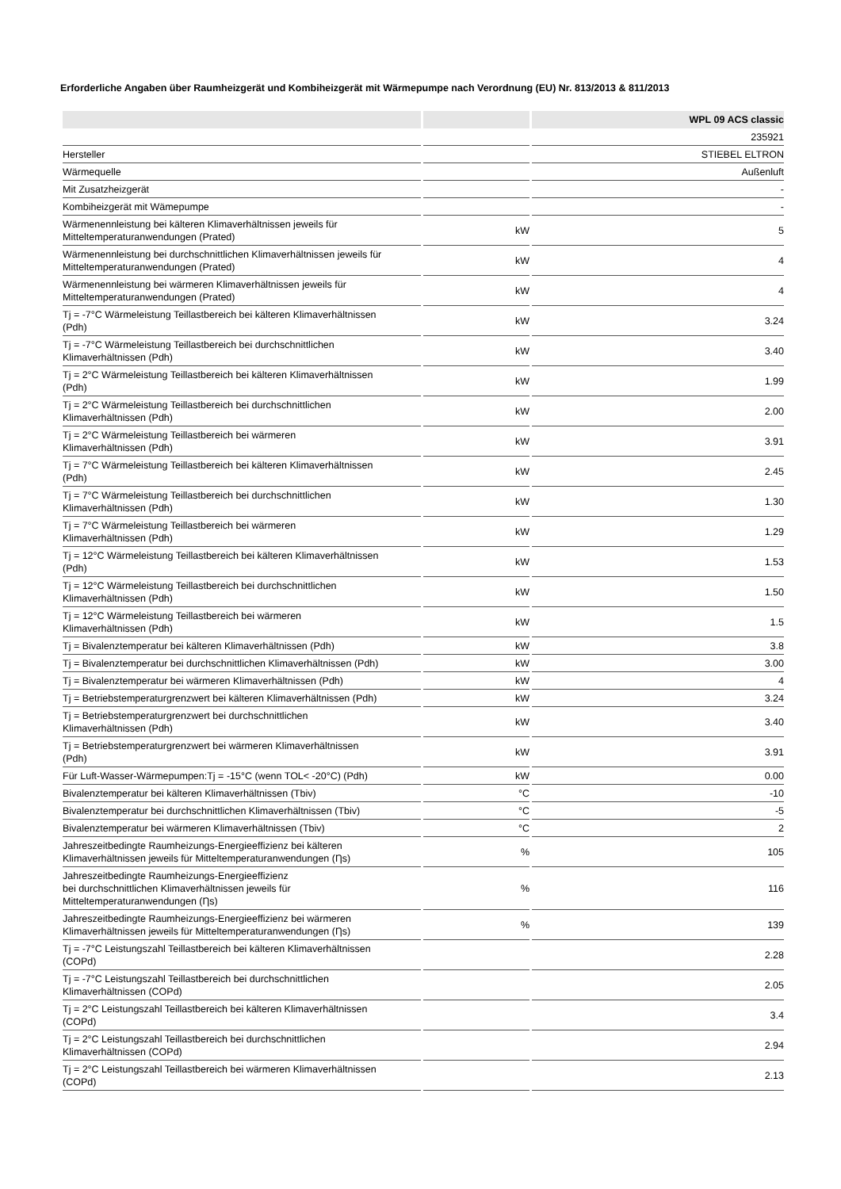Erforderliche Angaben über Raumheizgerät und Kombiheizgerät mit Wärmepumpe nach Verordnung (EU) Nr. 813/2013 & 811/2013
| | | WPL 09 ACS classic |
| --- | --- | --- |
| | | 235921 |
| Hersteller | | STIEBEL ELTRON |
| Wärmequelle | | Außenluft |
| Mit Zusatzheizgerät | | - |
| Kombiheizgerät mit Wämepumpe | | - |
| Wärmenennleistung bei kälteren Klimaverhältnissen jeweils für Mitteltemperaturanwendungen (Prated) | kW | 5 |
| Wärmenennleistung bei durchschnittlichen Klimaverhältnissen jeweils für Mitteltemperaturanwendungen (Prated) | kW | 4 |
| Wärmenennleistung bei wärmeren Klimaverhältnissen jeweils für Mitteltemperaturanwendungen (Prated) | kW | 4 |
| Tj = -7°C Wärmeleistung Teillastbereich bei kälteren Klimaverhältnissen (Pdh) | kW | 3.24 |
| Tj = -7°C Wärmeleistung Teillastbereich bei durchschnittlichen Klimaverhältnissen (Pdh) | kW | 3.40 |
| Tj = 2°C Wärmeleistung Teillastbereich bei kälteren Klimaverhältnissen (Pdh) | kW | 1.99 |
| Tj = 2°C Wärmeleistung Teillastbereich bei durchschnittlichen Klimaverhältnissen (Pdh) | kW | 2.00 |
| Tj = 2°C Wärmeleistung Teillastbereich bei wärmeren Klimaverhältnissen (Pdh) | kW | 3.91 |
| Tj = 7°C Wärmeleistung Teillastbereich bei kälteren Klimaverhältnissen (Pdh) | kW | 2.45 |
| Tj = 7°C Wärmeleistung Teillastbereich bei durchschnittlichen Klimaverhältnissen (Pdh) | kW | 1.30 |
| Tj = 7°C Wärmeleistung Teillastbereich bei wärmeren Klimaverhältnissen (Pdh) | kW | 1.29 |
| Tj = 12°C Wärmeleistung Teillastbereich bei kälteren Klimaverhältnissen (Pdh) | kW | 1.53 |
| Tj = 12°C Wärmeleistung Teillastbereich bei durchschnittlichen Klimaverhältnissen (Pdh) | kW | 1.50 |
| Tj = 12°C Wärmeleistung Teillastbereich bei wärmeren Klimaverhältnissen (Pdh) | kW | 1.5 |
| Tj = Bivalenztemperatur bei kälteren Klimaverhältnissen (Pdh) | kW | 3.8 |
| Tj = Bivalenztemperatur bei durchschnittlichen Klimaverhältnissen (Pdh) | kW | 3.00 |
| Tj = Bivalenztemperatur bei wärmeren Klimaverhältnissen (Pdh) | kW | 4 |
| Tj = Betriebstemperaturgrenzwert bei kälteren Klimaverhältnissen (Pdh) | kW | 3.24 |
| Tj = Betriebstemperaturgrenzwert bei durchschnittlichen Klimaverhältnissen (Pdh) | kW | 3.40 |
| Tj = Betriebstemperaturgrenzwert bei wärmeren Klimaverhältnissen (Pdh) | kW | 3.91 |
| Für Luft-Wasser-Wärmepumpen:Tj = -15°C (wenn TOL< -20°C) (Pdh) | kW | 0.00 |
| Bivalenztemperatur bei kälteren Klimaverhältnissen (Tbiv) | °C | -10 |
| Bivalenztemperatur bei durchschnittlichen Klimaverhältnissen (Tbiv) | °C | -5 |
| Bivalenztemperatur bei wärmeren Klimaverhältnissen (Tbiv) | °C | 2 |
| Jahreszeitbedingte Raumheizungs-Energieeffizienz bei kälteren Klimaverhältnissen jeweils für Mitteltemperaturanwendungen (Ƞs) | % | 105 |
| Jahreszeitbedingte Raumheizungs-Energieeffizienz bei durchschnittlichen Klimaverhältnissen jeweils für Mitteltemperaturanwendungen (Ƞs) | % | 116 |
| Jahreszeitbedingte Raumheizungs-Energieeffizienz bei wärmeren Klimaverhältnissen jeweils für Mitteltemperaturanwendungen (Ƞs) | % | 139 |
| Tj = -7°C Leistungszahl Teillastbereich bei kälteren Klimaverhältnissen (COPd) | | 2.28 |
| Tj = -7°C Leistungszahl Teillastbereich bei durchschnittlichen Klimaverhältnissen (COPd) | | 2.05 |
| Tj = 2°C Leistungszahl Teillastbereich bei kälteren Klimaverhältnissen (COPd) | | 3.4 |
| Tj = 2°C Leistungszahl Teillastbereich bei durchschnittlichen Klimaverhältnissen (COPd) | | 2.94 |
| Tj = 2°C Leistungszahl Teillastbereich bei wärmeren Klimaverhältnissen (COPd) | | 2.13 |